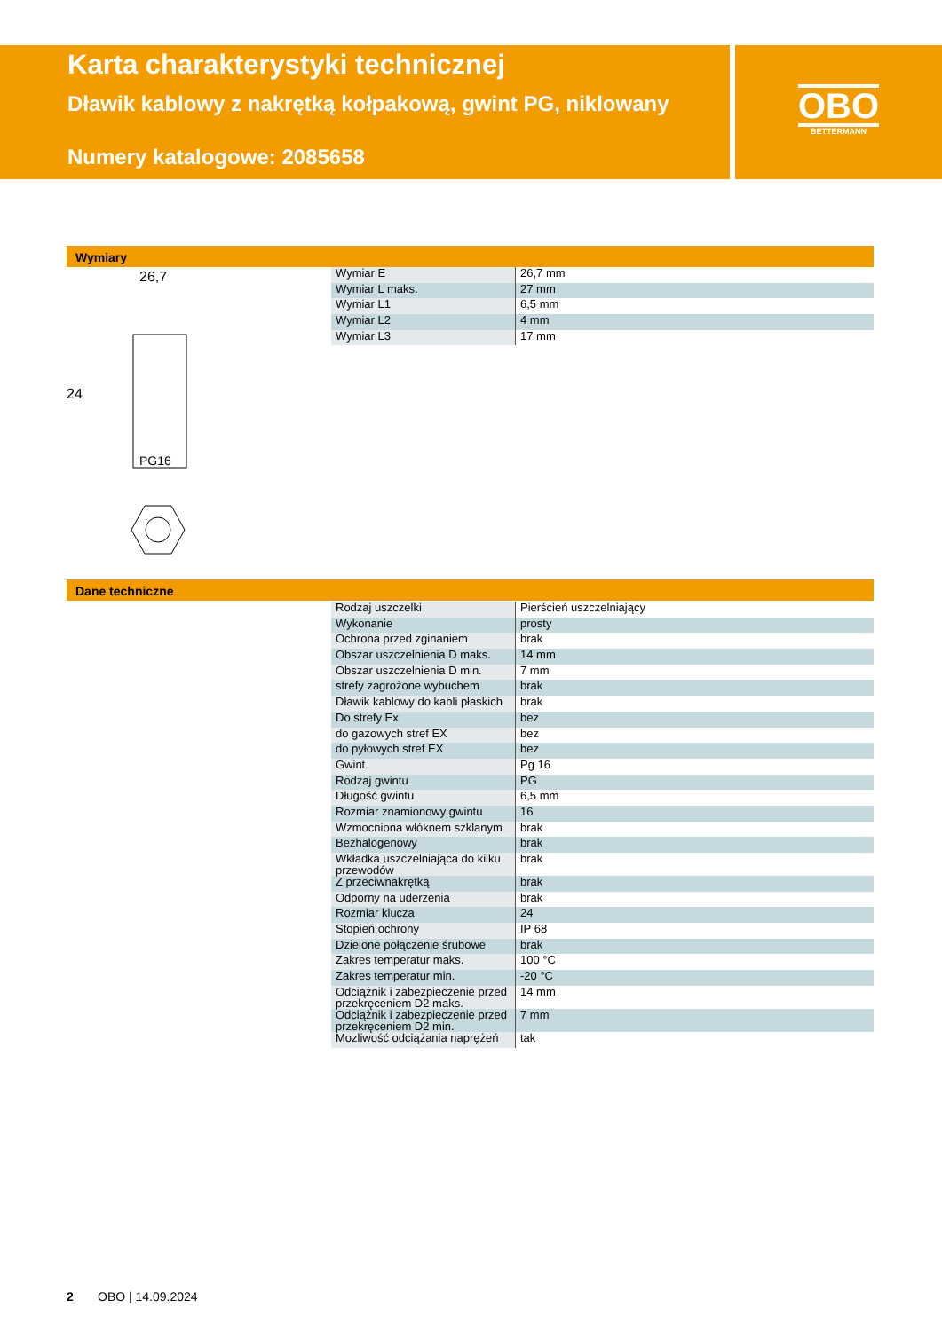Karta charakterystyki technicznej
Dławik kablowy z nakrętką kołpakową, gwint PG, niklowany
Numery katalogowe: 2085658
OBO
BETTERMANN
Wymiary
26,7
24
PG16
| Wymiar E | 26,7 mm |
| Wymiar L maks. | 27 mm |
| Wymiar L1 | 6,5 mm |
| Wymiar L2 | 4 mm |
| Wymiar L3 | 17 mm |
Dane techniczne
| Rodzaj uszczelki | Pierścień uszczelniający |
| Wykonanie | prosty |
| Ochrona przed zginaniem | brak |
| Obszar uszczelnienia D maks. | 14 mm |
| Obszar uszczelnienia D min. | 7 mm |
| strefy zagrożone wybuchem | brak |
| Dławik kablowy do kabli płaskich | brak |
| Do strefy Ex | bez |
| do gazowych stref EX | bez |
| do pyłowych stref EX | bez |
| Gwint | Pg 16 |
| Rodzaj gwintu | PG |
| Długość gwintu | 6,5 mm |
| Rozmiar znamionowy gwintu | 16 |
| Wzmocniona włóknem szklanym | brak |
| Bezhalogenowy | brak |
| Wkładka uszczelniająca do kilku przewodów | brak |
| Z przeciwnakrętką | brak |
| Odporny na uderzenia | brak |
| Rozmiar klucza | 24 |
| Stopień ochrony | IP 68 |
| Dzielone połączenie śrubowe | brak |
| Zakres temperatur maks. | 100 °C |
| Zakres temperatur min. | -20 °C |
| Odciążnik i zabezpieczenie przed przekręceniem D2 maks. | 14 mm |
| Odciążnik i zabezpieczenie przed przekręceniem D2 min. | 7 mm |
| Mozliwość odciążania naprężeń | tak |
2 OBO | 14.09.2024